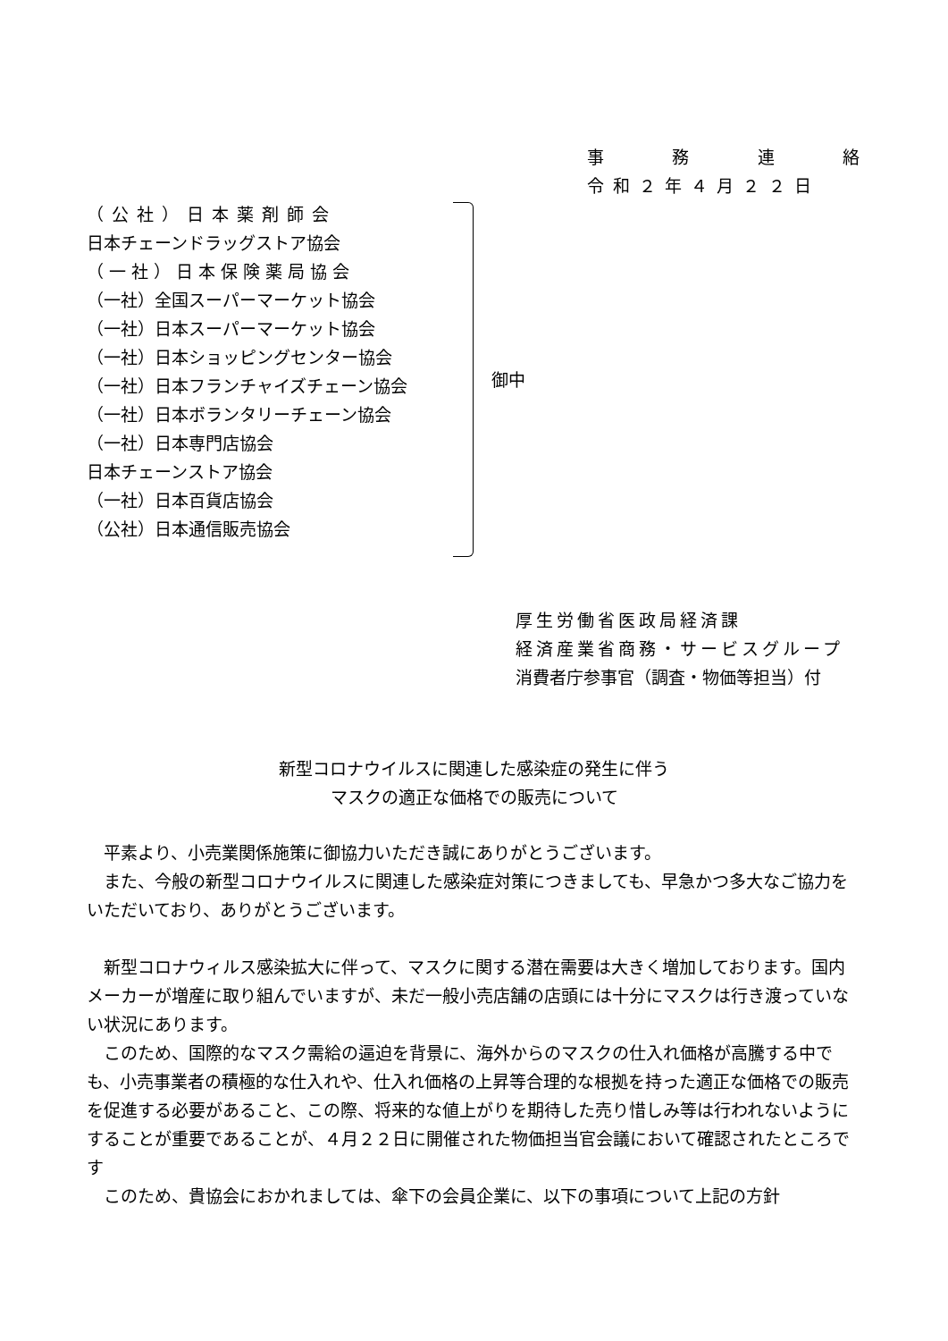事務連絡
令和２年４月２２日
（公社）日本薬剤師会
日本チェーンドラッグストア協会
（一社）日本保険薬局協会
（一社）全国スーパーマーケット協会
（一社）日本スーパーマーケット協会
（一社）日本ショッピングセンター協会
（一社）日本フランチャイズチェーン協会
（一社）日本ボランタリーチェーン協会
（一社）日本専門店協会
日本チェーンストア協会
（一社）日本百貨店協会
（公社）日本通信販売協会
御中
厚生労働省医政局経済課
経済産業省商務・サービスグループ
消費者庁参事官（調査・物価等担当）付
新型コロナウイルスに関連した感染症の発生に伴う
マスクの適正な価格での販売について
平素より、小売業関係施策に御協力いただき誠にありがとうございます。
また、今般の新型コロナウイルスに関連した感染症対策につきましても、早急かつ多大なご協力をいただいており、ありがとうございます。
新型コロナウィルス感染拡大に伴って、マスクに関する潜在需要は大きく増加しております。国内メーカーが増産に取り組んでいますが、未だ一般小売店舗の店頭には十分にマスクは行き渡っていない状況にあります。
このため、国際的なマスク需給の逼迫を背景に、海外からのマスクの仕入れ価格が高騰する中でも、小売事業者の積極的な仕入れや、仕入れ価格の上昇等合理的な根拠を持った適正な価格での販売を促進する必要があること、この際、将来的な値上がりを期待した売り惜しみ等は行われないようにすることが重要であることが、４月２２日に開催された物価担当官会議において確認されたところです
このため、貴協会におかれましては、傘下の会員企業に、以下の事項について上記の方針